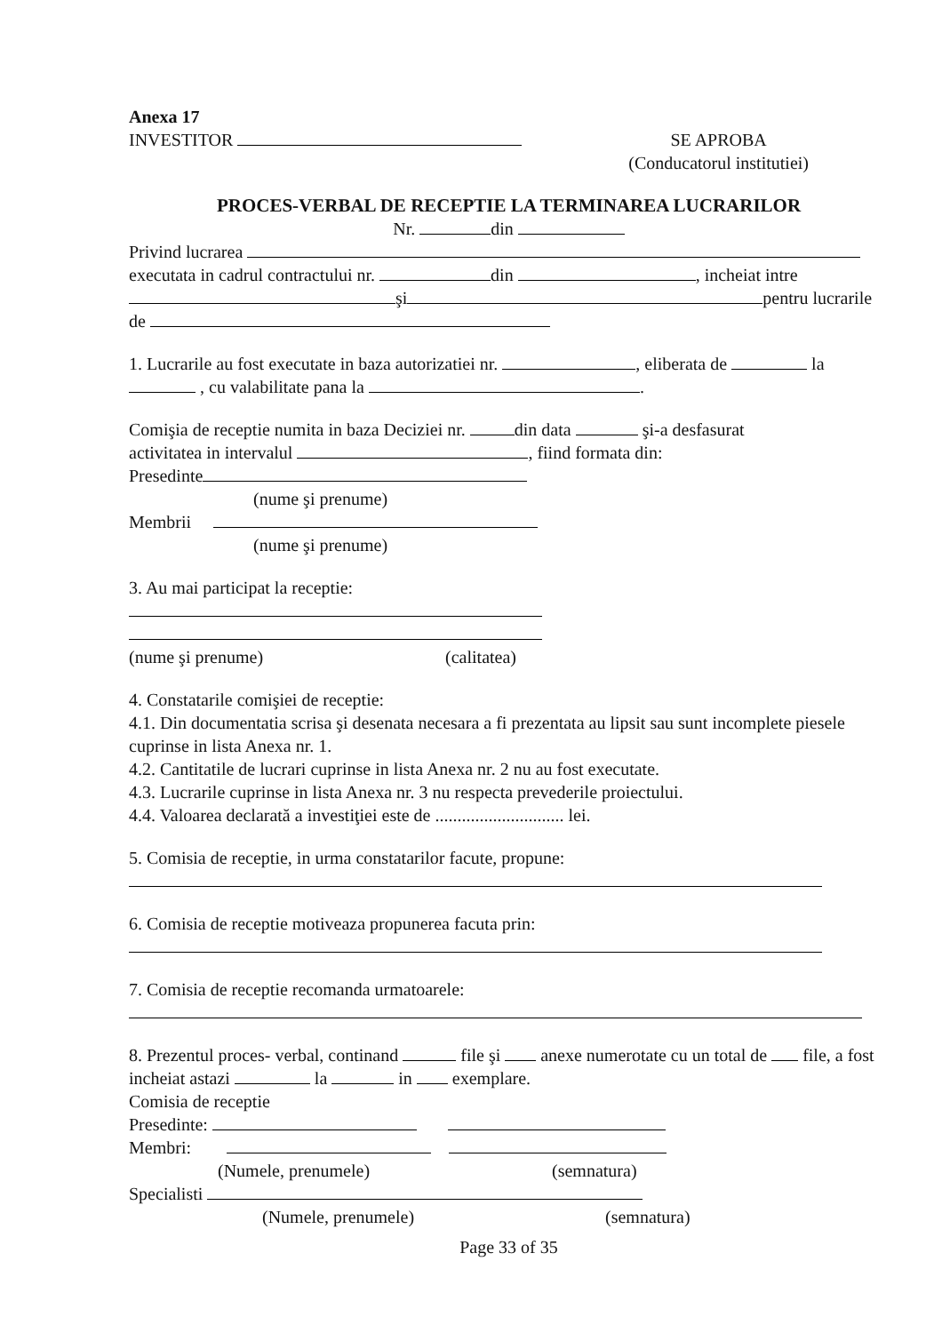Anexa 17
INVESTITOR SE APROBA
(Conducatorul institutiei)
PROCES-VERBAL DE RECEPTIE LA TERMINAREA LUCRARILOR
Nr. din
Privind lucrarea
executata in cadrul contractului nr. din , incheiat intre
şi pentru lucrarile
de
1. Lucrarile au fost executate in baza autorizatiei nr. , eliberata de la
, cu valabilitate pana la .
Comişia de receptie numita in baza Deciziei nr. din data şi-a desfasurat
activitatea in intervalul , fiind formata din:
Presedinte
(nume şi prenume)
Membrii
(nume şi prenume)
3. Au mai participat la receptie:
(nume şi prenume) (calitatea)
4. Constatarile comişiei de receptie:
4.1. Din documentatia scrisa şi desenata necesara a fi prezentata au lipsit sau sunt incomplete piesele cuprinse in lista Anexa nr. 1.
4.2. Cantitatile de lucrari cuprinse in lista Anexa nr. 2 nu au fost executate.
4.3. Lucrarile cuprinse in lista Anexa nr. 3 nu respecta prevederile proiectului.
4.4. Valoarea declarată a investiţiei este de ............................. lei.
5. Comisia de receptie, in urma constatarilor facute, propune:
6. Comisia de receptie motiveaza propunerea facuta prin:
7. Comisia de receptie recomanda urmatoarele:
8. Prezentul proces- verbal, continand file şi anexe numerotate cu un total de file, a fost incheiat astazi la in exemplare.
Comisia de receptie
Presedinte:
Membri:
(Numele, prenumele) (semnatura)
Specialisti
(Numele, prenumele) (semnatura)
Page 33 of 35